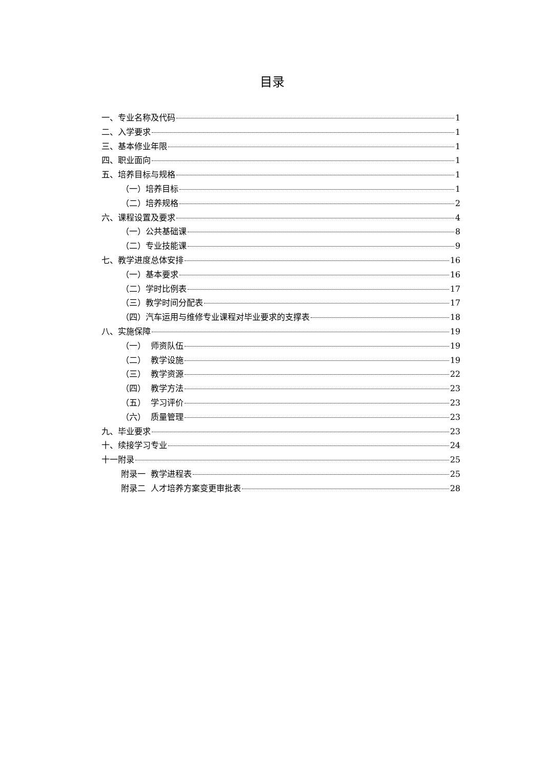目录
一、专业名称及代码 1
二、入学要求 1
三、基本修业年限 1
四、职业面向 1
五、培养目标与规格 1
（一）培养目标 1
（二）培养规格 2
六、课程设置及要求 4
（一）公共基础课 8
（二）专业技能课 9
七、教学进度总体安排 16
（一）基本要求 16
（二）学时比例表 17
（三）教学时间分配表 17
（四）汽车运用与维修专业课程对毕业要求的支撑表 18
八、实施保障 19
（一） 师资队伍 19
（二） 教学设施 19
（三） 教学资源 22
（四） 教学方法 23
（五） 学习评价 23
（六） 质量管理 23
九、毕业要求 23
十、续接学习专业 24
十一附录 25
附录一 教学进程表 25
附录二 人才培养方案变更审批表 28